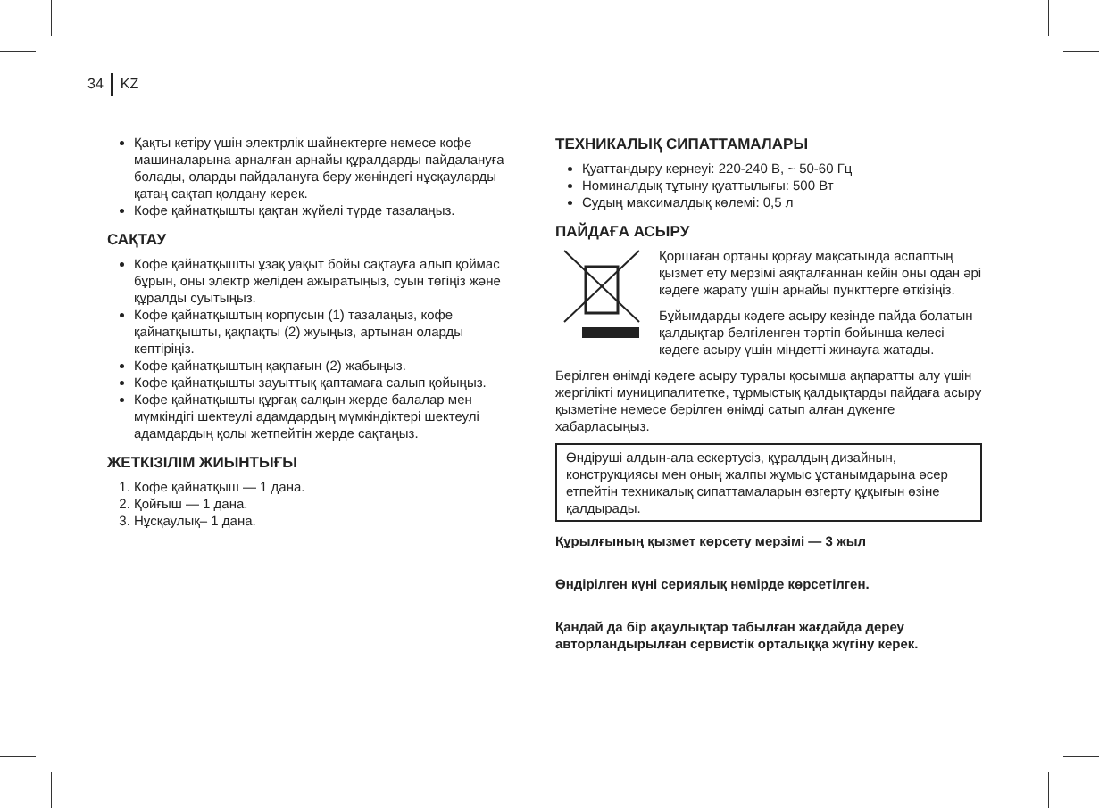34 KZ
Қақты кетіру үшін электрлік шайнектерге немесе кофе машиналарына арналған арнайы құралдарды пайдалануға болады, оларды пайдалануға беру жөніндегі нұсқауларды қатаң сақтап қолдану керек.
Кофе қайнатқышты қақтан жүйелі түрде тазалаңыз.
САҚТАУ
Кофе қайнатқышты ұзақ уақыт бойы сақтауға алып қоймас бұрын, оны электр желіден ажыратыңыз, суын төгіңіз және құралды суытыңыз.
Кофе қайнатқыштың корпусын (1) тазалаңыз, кофе қайнатқышты, қақпақты (2) жуыңыз, артынан оларды кептіріңіз.
Кофе қайнатқыштың қақпағын (2) жабыңыз.
Кофе қайнатқышты зауыттық қаптамаға салып қойыңыз.
Кофе қайнатқышты құрғақ салқын жерде балалар мен мүмкіндігі шектеулі адамдардың мүмкіндіктері шектеулі адамдардың қолы жетпейтін жерде сақтаңыз.
ЖЕТКІЗІЛІМ ЖИЫНТЫҒЫ
1. Кофе қайнатқыш — 1 дана.
2. Қойғыш — 1 дана.
3. Нұсқаулық– 1 дана.
ТЕХНИКАЛЫҚ СИПАТТАМАЛАРЫ
Қуаттандыру кернеуі: 220-240 В, ~ 50-60 Гц
Номиналдық тұтыну қуаттылығы: 500 Вт
Судың максималдық көлемі: 0,5 л
ПАЙДАҒА АСЫРУ
Қоршаған ортаны қорғау мақсатында аспаптың қызмет ету мерзімі аяқталғаннан кейін оны одан әрі кәдеге жарату үшін арнайы пункттерге өткізіңіз.
Бұйымдарды кәдеге асыру кезінде пайда болатын қалдықтар белгіленген тәртіп бойынша келесі кәдеге асыру үшін міндетті жинауға жатады.
Берілген өнімді кәдеге асыру туралы қосымша ақпаратты алу үшін жергілікті муниципалитетке, тұрмыстық қалдықтарды пайдаға асыру қызметіне немесе берілген өнімді сатып алған дүкенге хабарласыңыз.
Өндіруші алдын-ала ескертусіз, құралдың дизайнын, конструкциясы мен оның жалпы жұмыс ұстанымдарына әсер етпейтін техникалық сипаттамаларын өзгерту құқығын өзіне қалдырады.
Құрылғының қызмет көрсету мерзімі — 3 жыл
Өндірілген күні сериялық нөмірде көрсетілген.
Қандай да бір ақаулықтар табылған жағдайда дереу авторландырылған сервистік орталыққа жүгіну керек.